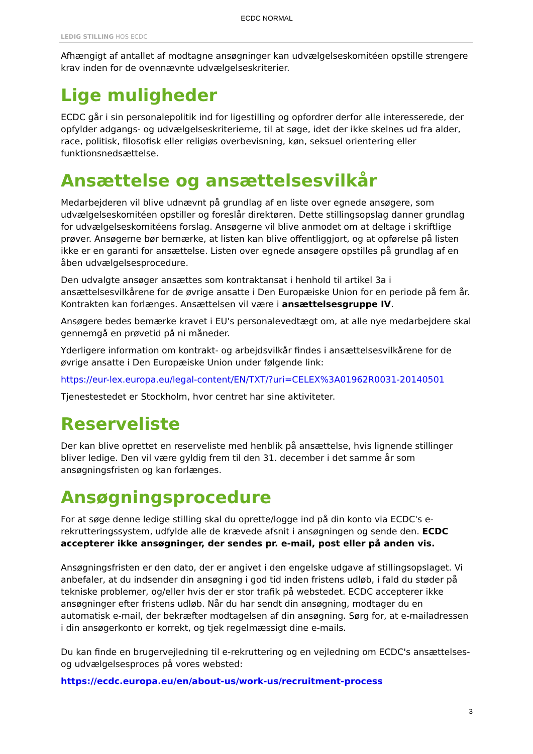ECDC NORMAL
LEDIG STILLING HOS ECDC
Afhængigt af antallet af modtagne ansøgninger kan udvælgelseskomitéen opstille strengere krav inden for de ovennævnte udvælgelseskriterier.
Lige muligheder
ECDC går i sin personalepolitik ind for ligestilling og opfordrer derfor alle interesserede, der opfylder adgangs- og udvælgelseskriterierne, til at søge, idet der ikke skelnes ud fra alder, race, politisk, filosofisk eller religiøs overbevisning, køn, seksuel orientering eller funktionsnedsættelse.
Ansættelse og ansættelsesvilkår
Medarbejderen vil blive udnævnt på grundlag af en liste over egnede ansøgere, som udvælgelseskomitéen opstiller og foreslår direktøren. Dette stillingsopslag danner grundlag for udvælgelseskomitéens forslag. Ansøgerne vil blive anmodet om at deltage i skriftlige prøver. Ansøgerne bør bemærke, at listen kan blive offentliggjort, og at opførelse på listen ikke er en garanti for ansættelse. Listen over egnede ansøgere opstilles på grundlag af en åben udvælgelsesprocedure.
Den udvalgte ansøger ansættes som kontraktansat i henhold til artikel 3a i ansættelsesvilkårene for de øvrige ansatte i Den Europæiske Union for en periode på fem år. Kontrakten kan forlænges. Ansættelsen vil være i ansættelsesgruppe IV.
Ansøgere bedes bemærke kravet i EU's personalevedtægt om, at alle nye medarbejdere skal gennemgå en prøvetid på ni måneder.
Yderligere information om kontrakt- og arbejdsvilkår findes i ansættelsesvilkårene for de øvrige ansatte i Den Europæiske Union under følgende link:
https://eur-lex.europa.eu/legal-content/EN/TXT/?uri=CELEX%3A01962R0031-20140501
Tjenestestedet er Stockholm, hvor centret har sine aktiviteter.
Reserveliste
Der kan blive oprettet en reserveliste med henblik på ansættelse, hvis lignende stillinger bliver ledige. Den vil være gyldig frem til den 31. december i det samme år som ansøgningsfristen og kan forlænges.
Ansøgningsprocedure
For at søge denne ledige stilling skal du oprette/logge ind på din konto via ECDC's e-rekrutteringssystem, udfylde alle de krævede afsnit i ansøgningen og sende den. ECDC accepterer ikke ansøgninger, der sendes pr. e-mail, post eller på anden vis.
Ansøgningsfristen er den dato, der er angivet i den engelske udgave af stillingsopslaget. Vi anbefaler, at du indsender din ansøgning i god tid inden fristens udløb, i fald du støder på tekniske problemer, og/eller hvis der er stor trafik på webstedet. ECDC accepterer ikke ansøgninger efter fristens udløb. Når du har sendt din ansøgning, modtager du en automatisk e-mail, der bekræfter modtagelsen af din ansøgning. Sørg for, at e-mailadressen i din ansøgerkonto er korrekt, og tjek regelmæssigt dine e-mails.
Du kan finde en brugervejledning til e-rekruttering og en vejledning om ECDC's ansættelses- og udvælgelsesproces på vores websted:
https://ecdc.europa.eu/en/about-us/work-us/recruitment-process
3